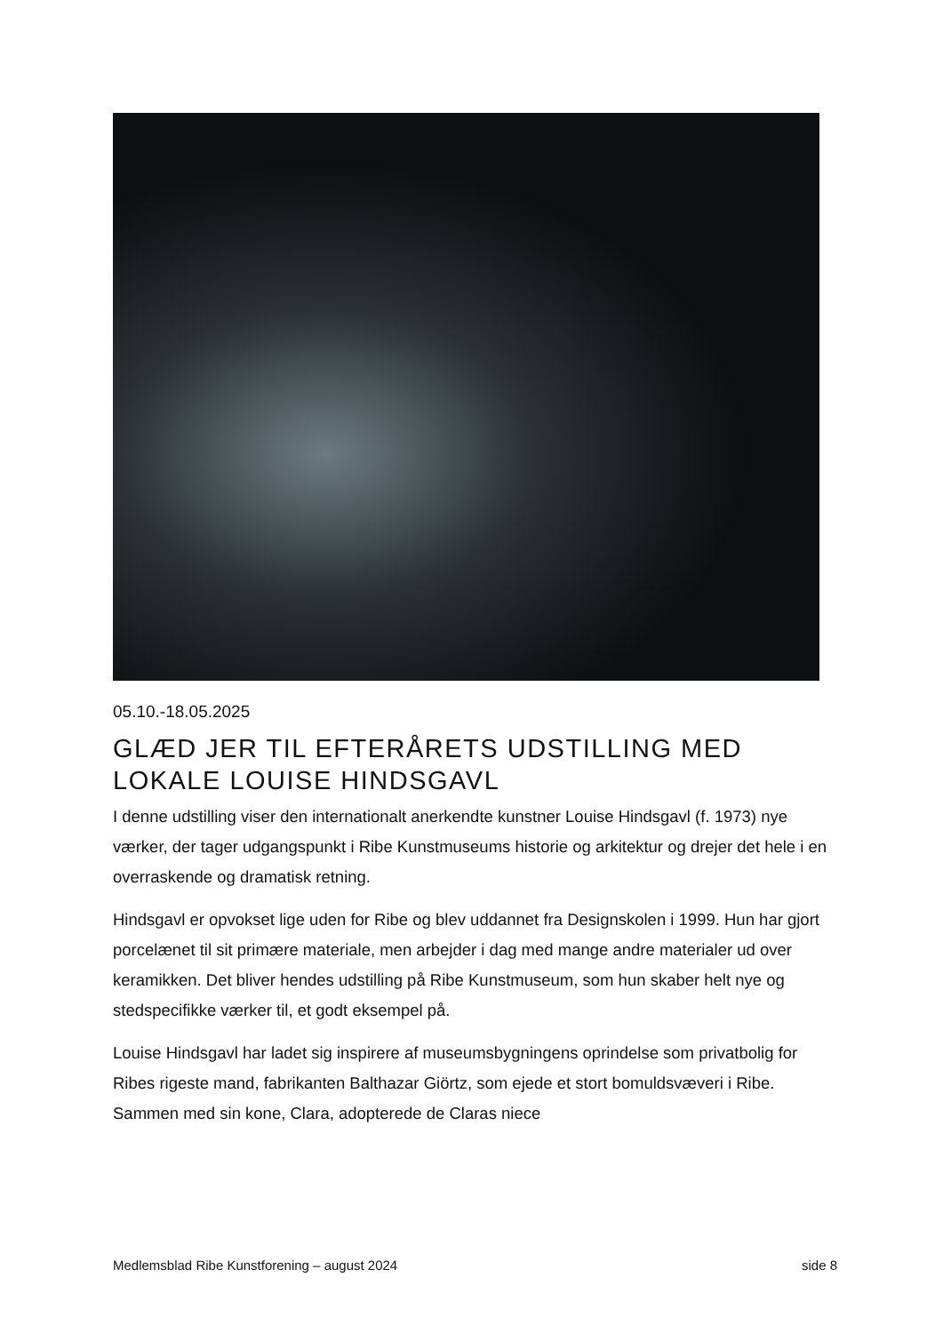05.10.-18.05.2025
GLÆD JER TIL EFTERÅRETS UDSTILLING MED LOKALE LOUISE HINDSGAVL
I denne udstilling viser den internationalt anerkendte kunstner Louise Hindsgavl (f. 1973) nye værker, der tager udgangspunkt i Ribe Kunstmuseums historie og arkitektur og drejer det hele i en overraskende og dramatisk retning.
Hindsgavl er opvokset lige uden for Ribe og blev uddannet fra Designskolen i 1999. Hun har gjort porcelænet til sit primære materiale, men arbejder i dag med mange andre materialer ud over keramikken. Det bliver hendes udstilling på Ribe Kunstmuseum, som hun skaber helt nye og stedspecifikke værker til, et godt eksempel på.
Louise Hindsgavl har ladet sig inspirere af museumsbygningens oprindelse som privatbolig for Ribes rigeste mand, fabrikanten Balthazar Giörtz, som ejede et stort bomuldsvæveri i Ribe. Sammen med sin kone, Clara, adopterede de Claras niece
Medlemsblad Ribe Kunstforening – august 2024 side 8